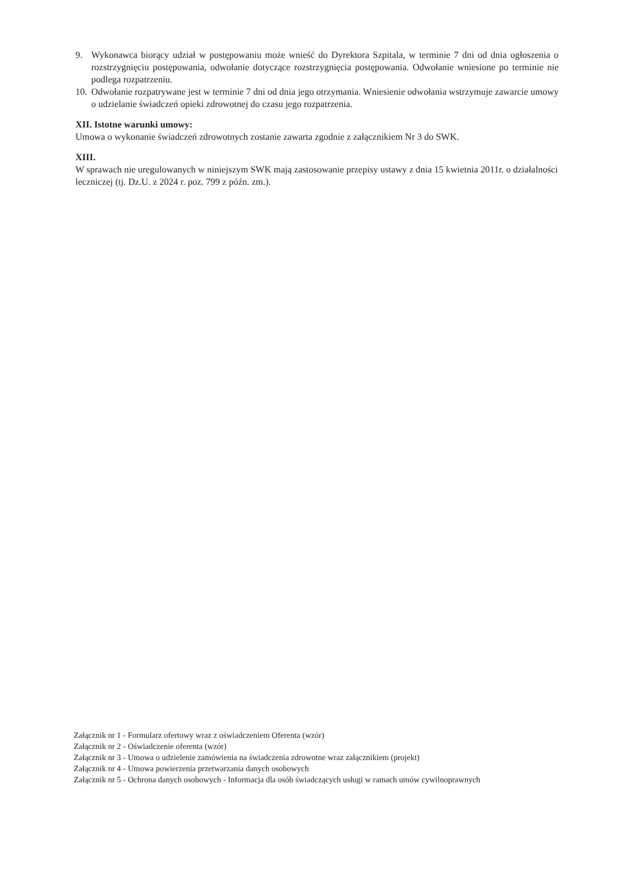9. Wykonawca biorący udział w postępowaniu może wnieść do Dyrektora Szpitala, w terminie 7 dni od dnia ogłoszenia o rozstrzygnięciu postępowania, odwołanie dotyczące rozstrzygnięcia postępowania. Odwołanie wniesione po terminie nie podlega rozpatrzeniu.
10. Odwołanie rozpatrywane jest w terminie 7 dni od dnia jego otrzymania. Wniesienie odwołania wstrzymuje zawarcie umowy o udzielanie świadczeń opieki zdrowotnej do czasu jego rozpatrzenia.
XII. Istotne warunki umowy:
Umowa o wykonanie świadczeń zdrowotnych zostanie zawarta zgodnie z załącznikiem Nr 3 do SWK.
XIII.
W sprawach nie uregulowanych w niniejszym SWK mają zastosowanie przepisy ustawy z dnia 15 kwietnia 2011r. o działalności leczniczej (tj. Dz.U. z 2024 r. poz. 799 z późn. zm.).
Załącznik nr 1 - Formularz ofertowy wraz z oświadczeniem Oferenta (wzór)
Załącznik nr 2 - Oświadczenie oferenta (wzór)
Załącznik nr 3 - Umowa o udzielenie zamówienia na świadczenia zdrowotne wraz załącznikiem (projekt)
Załącznik nr 4 - Umowa powierzenia przetwarzania danych osobowych
Załącznik nr 5 - Ochrona danych osobowych - Informacja dla osób świadczących usługi w ramach umów cywilnoprawnych